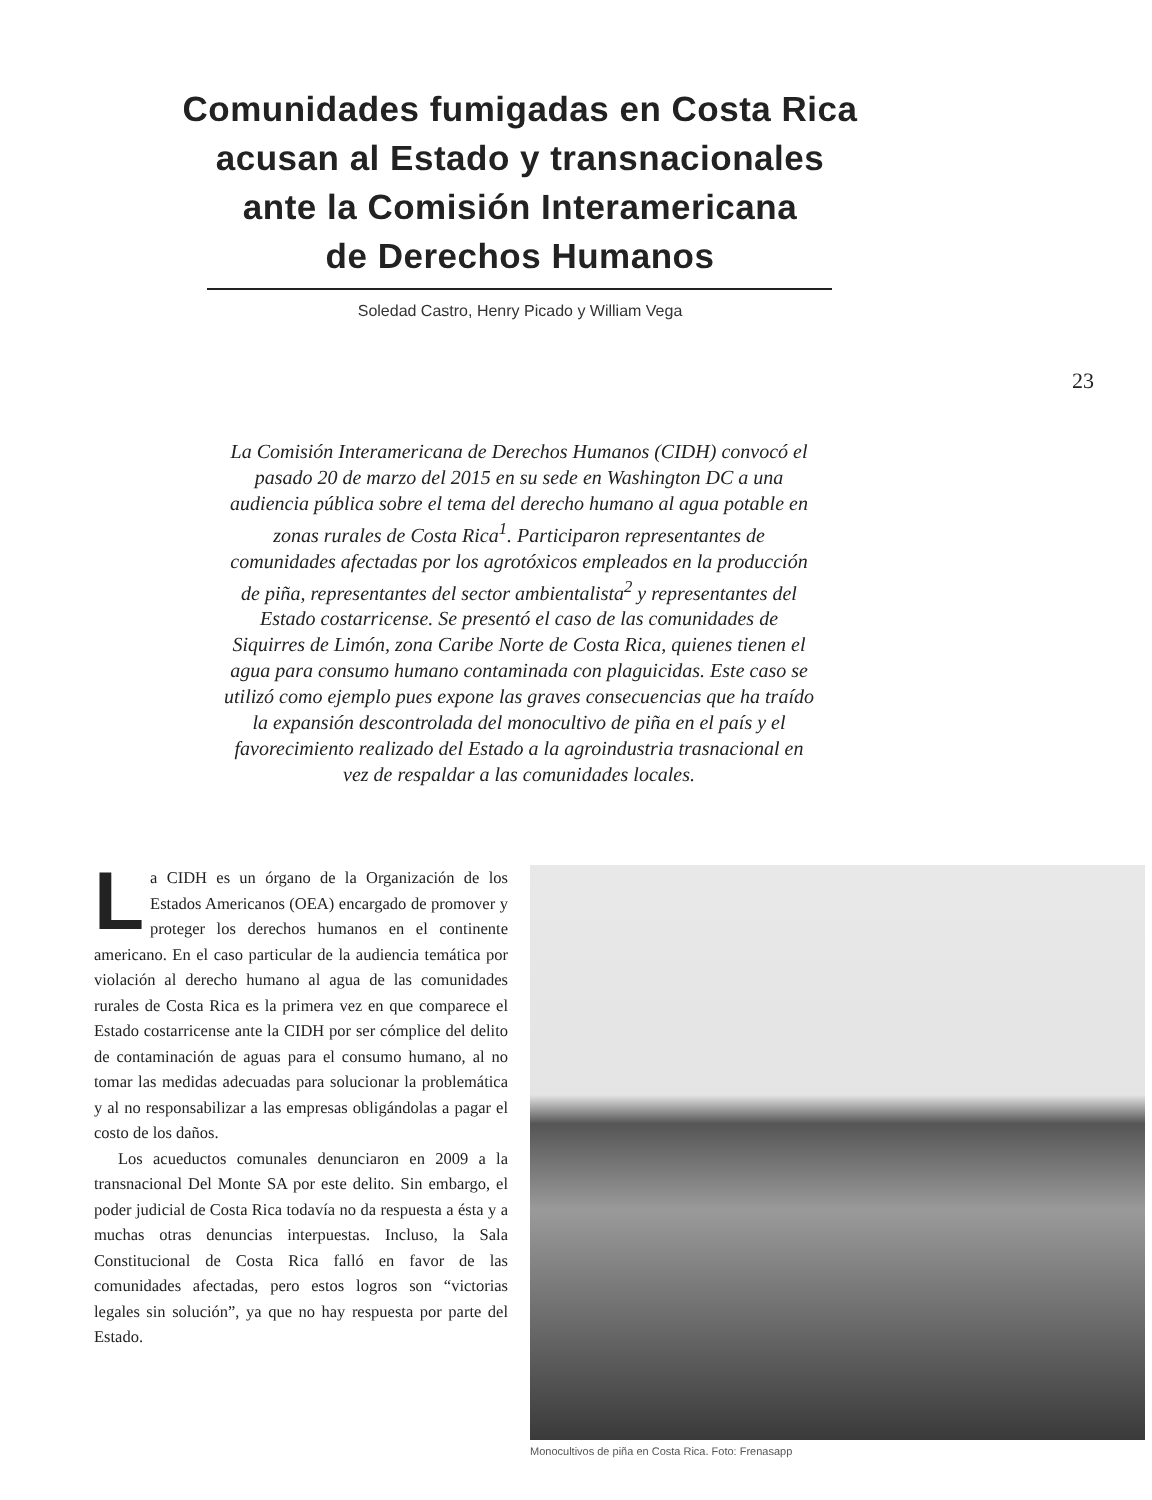Comunidades fumigadas en Costa Rica
acusan al Estado y transnacionales
ante la Comisión Interamericana
de Derechos Humanos
Soledad Castro, Henry Picado y William Vega
23
La Comisión Interamericana de Derechos Humanos (CIDH) convocó el pasado 20 de marzo del 2015 en su sede en Washington DC a una audiencia pública sobre el tema del derecho humano al agua potable en zonas rurales de Costa Rica<sup>1</sup>. Participaron representantes de comunidades afectadas por los agrotóxicos empleados en la producción de piña, representantes del sector ambientalista<sup>2</sup> y representantes del Estado costarricense. Se presentó el caso de las comunidades de Siquirres de Limón, zona Caribe Norte de Costa Rica, quienes tienen el agua para consumo humano contaminada con plaguicidas. Este caso se utilizó como ejemplo pues expone las graves consecuencias que ha traído la expansión descontrolada del monocultivo de piña en el país y el favorecimiento realizado del Estado a la agroindustria trasnacional en vez de respaldar a las comunidades locales.
La CIDH es un órgano de la Organización de los Estados Americanos (OEA) encargado de promover y proteger los derechos humanos en el continente americano. En el caso particular de la audiencia temática por violación al derecho humano al agua de las comunidades rurales de Costa Rica es la primera vez en que comparece el Estado costarricense ante la CIDH por ser cómplice del delito de contaminación de aguas para el consumo humano, al no tomar las medidas adecuadas para solucionar la problemática y al no responsabilizar a las empresas obligándolas a pagar el costo de los daños.
Los acueductos comunales denunciaron en 2009 a la transnacional Del Monte SA por este delito. Sin embargo, el poder judicial de Costa Rica todavía no da respuesta a ésta y a muchas otras denuncias interpuestas. Incluso, la Sala Constitucional de Costa Rica falló en favor de las comunidades afectadas, pero estos logros son “victorias legales sin solución”, ya que no hay respuesta por parte del Estado.
Monocultivos de piña en Costa Rica. Foto: Frenasapp